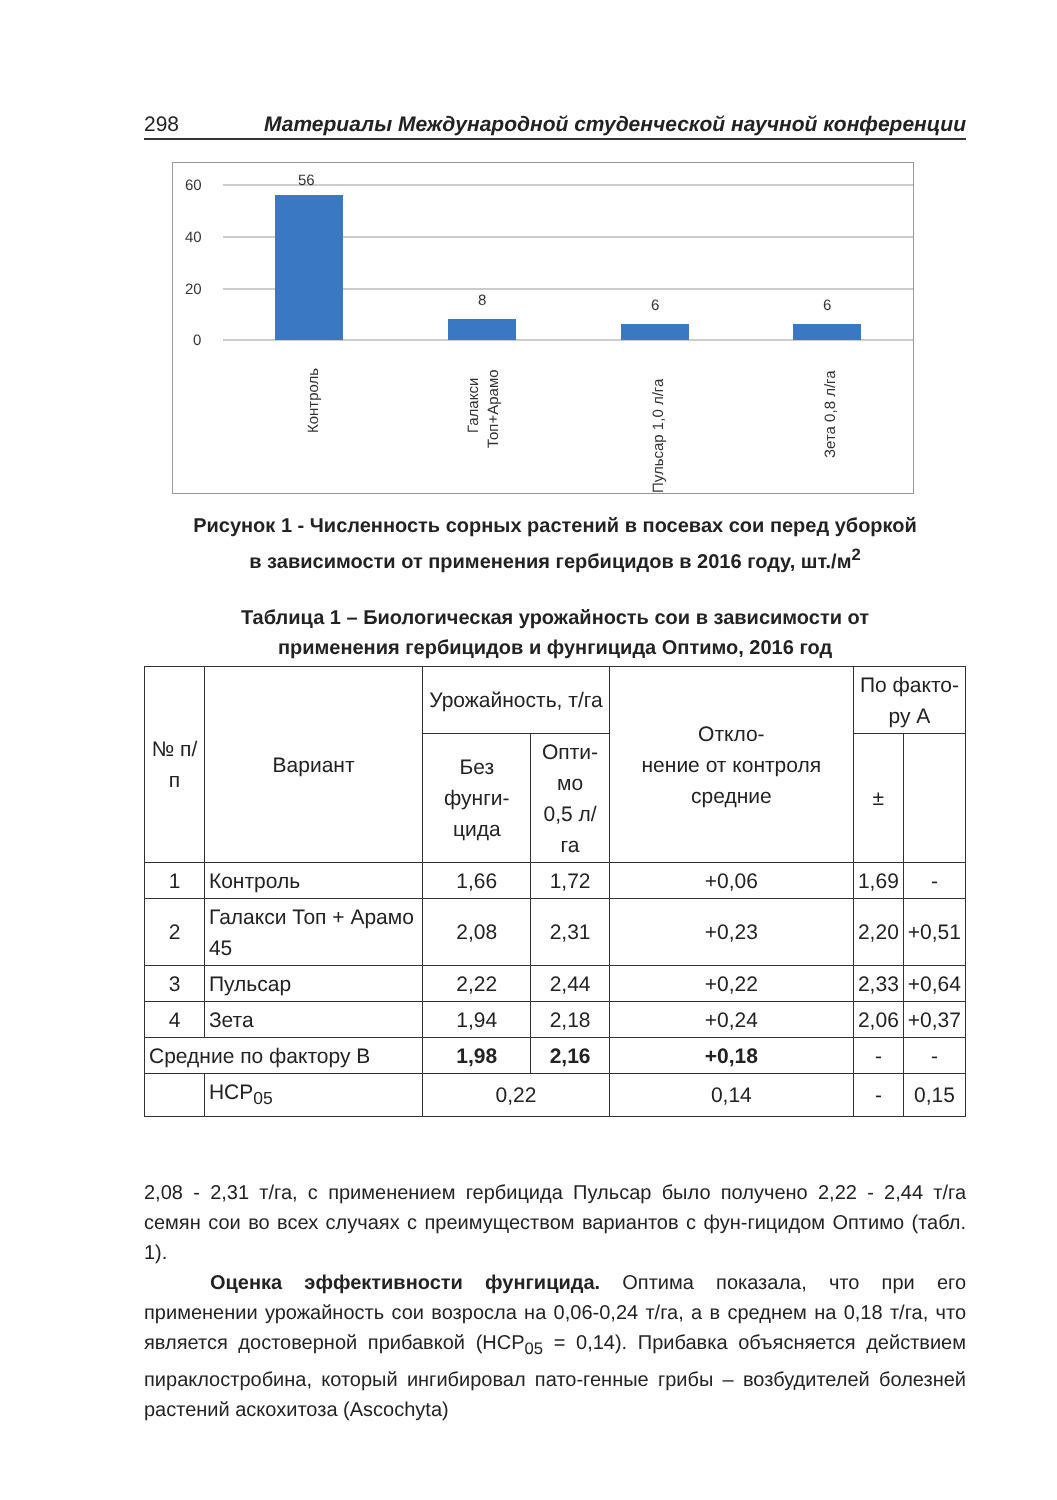298 Материалы Международной студенческой научной конференции
60
40
20
0
56
8
6
6
Контроль
Галакси
Топ+Арамо
Пульсар 1,0 л/га
Зета 0,8 л/га
Рисунок 1 - Численность сорных растений в посевах сои перед уборкой
в зависимости от применения гербицидов в 2016 году, шт./м<sup>2</sup>
Таблица 1 – Биологическая урожайность сои в зависимости от
применения гербицидов и фунгицида Оптимо, 2016 год
| № п/п | Вариант | Урожайность, т/га | | Откло- нение от контроля средние | По факто- ру А | |
| --- | --- | --- | --- | --- | --- | --- |
| | | Без фунги- цида | Опти- мо 0,5 л/га | | ± | |
| 1 | Контроль | 1,66 | 1,72 | +0,06 | 1,69 | - |
| 2 | Галакси Топ + Арамо 45 | 2,08 | 2,31 | +0,23 | 2,20 | +0,51 |
| 3 | Пульсар | 2,22 | 2,44 | +0,22 | 2,33 | +0,64 |
| 4 | Зета | 1,94 | 2,18 | +0,24 | 2,06 | +0,37 |
| Средние по фактору В | | 1,98 | 2,16 | +0,18 | - | - |
| | НСР<sub>05</sub> | 0,22 | | 0,14 | - | 0,15 |
2,08 - 2,31 т/га, с применением гербицида Пульсар было получено 2,22 - 2,44 т/га семян сои во всех случаях с преимуществом вариантов с фун-гицидом Оптимо (табл. 1).
Оценка эффективности фунгицида. Оптима показала, что при его применении урожайность сои возросла на 0,06-0,24 т/га, а в среднем на 0,18 т/га, что является достоверной прибавкой (НСР<sub>05</sub> = 0,14). Прибавка объясняется действием пираклостробина, который ингибировал пато-генные грибы – возбудителей болезней растений аскохитоза (Ascochyta)